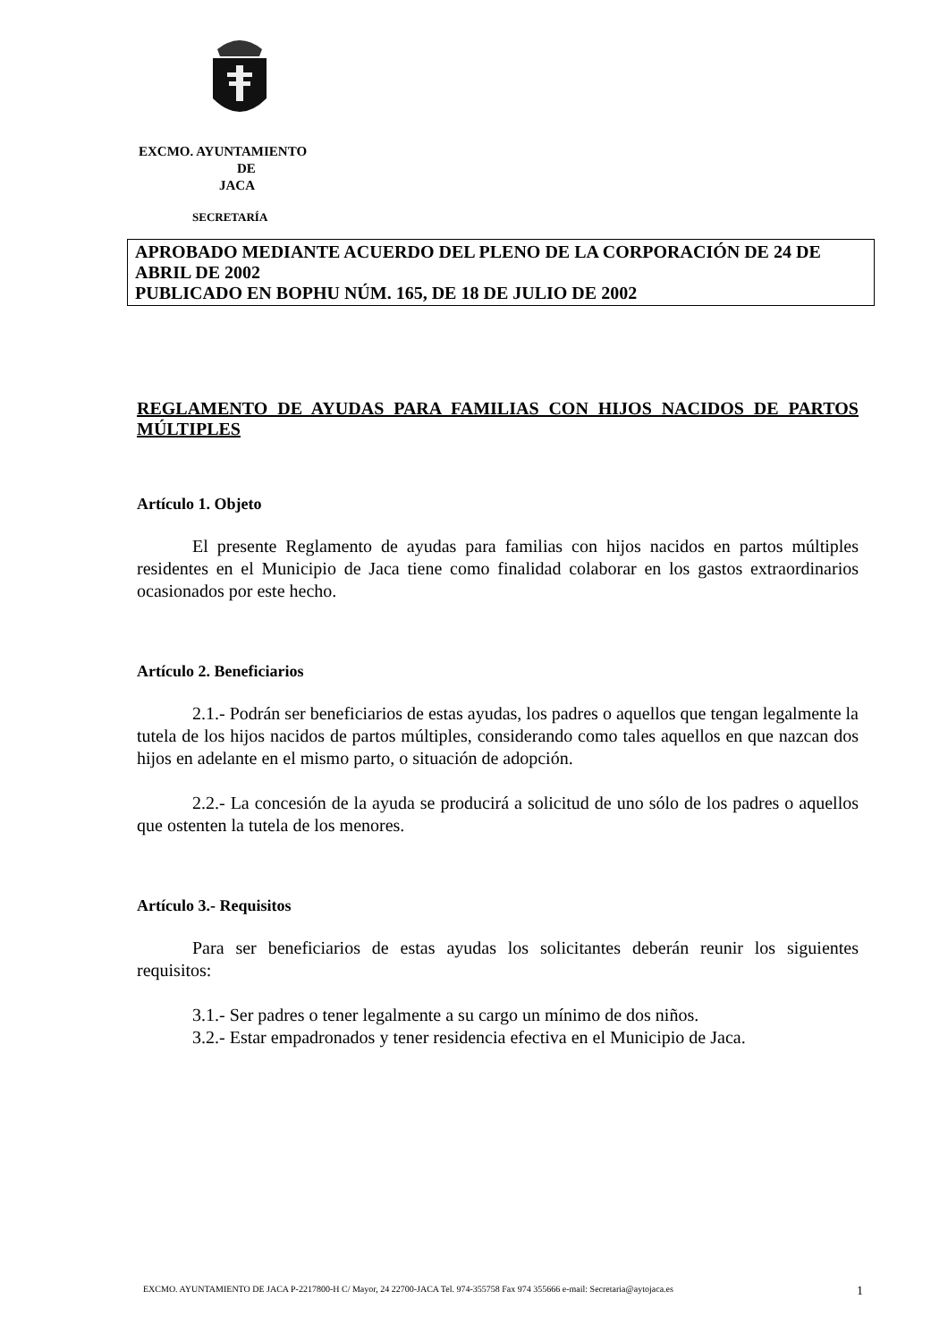EXCMO. AYUNTAMIENTO
DE
JACA
SECRETARÍA
APROBADO MEDIANTE ACUERDO DEL PLENO DE LA CORPORACIÓN DE 24 DE ABRIL DE 2002
PUBLICADO EN BOPHU NÚM. 165, DE 18 DE JULIO DE 2002
REGLAMENTO DE AYUDAS PARA FAMILIAS CON HIJOS NACIDOS DE PARTOS MÚLTIPLES
Artículo 1. Objeto
El presente Reglamento de ayudas para familias con hijos nacidos en partos múltiples residentes en el Municipio de Jaca tiene como finalidad colaborar en los gastos extraordinarios ocasionados por este hecho.
Artículo 2. Beneficiarios
2.1.- Podrán ser beneficiarios de estas ayudas, los padres o aquellos que tengan legalmente la tutela de los hijos nacidos de partos múltiples, considerando como tales aquellos en que nazcan dos hijos en adelante en el mismo parto, o situación de adopción.
2.2.- La concesión de la ayuda se producirá a solicitud de uno sólo de los padres o aquellos que ostenten la tutela de los menores.
Artículo 3.- Requisitos
Para ser beneficiarios de estas ayudas los solicitantes deberán reunir los siguientes requisitos:
3.1.- Ser padres o tener legalmente a su cargo un mínimo de dos niños.
3.2.- Estar empadronados y tener residencia efectiva en el Municipio de Jaca.
EXCMO. AYUNTAMIENTO DE JACA P-2217800-H C/ Mayor, 24 22700-JACA Tel. 974-355758 Fax 974 355666 e-mail: Secretaria@aytojaca.es 1